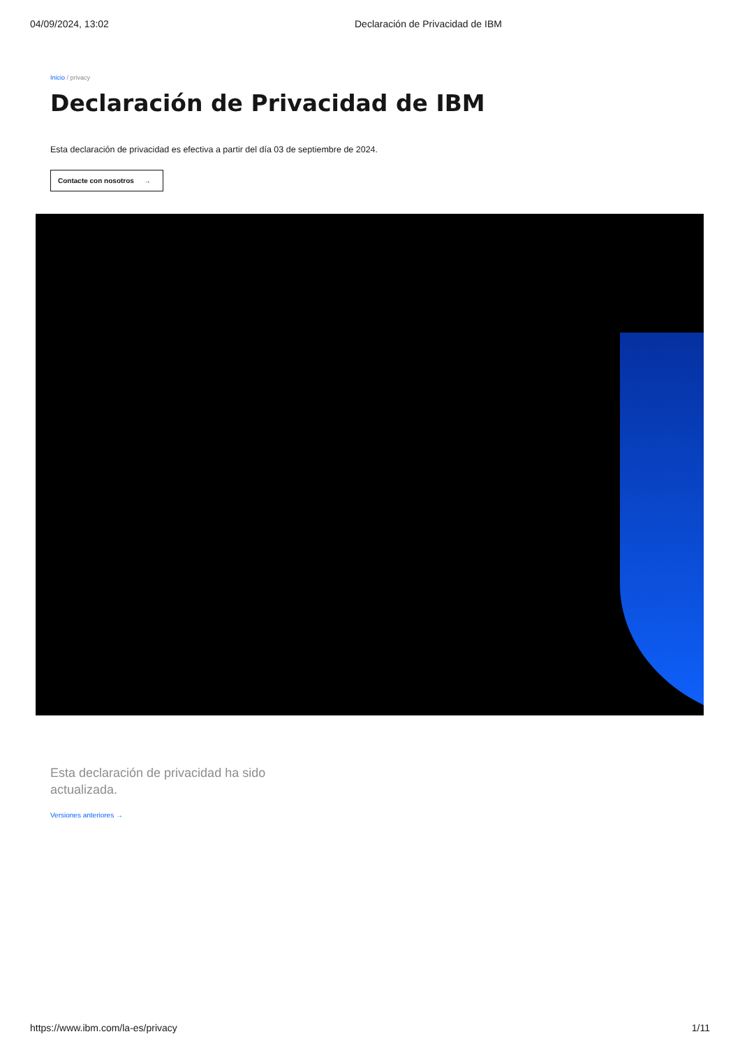04/09/2024, 13:02 Declaración de Privacidad de IBM
Inicio / privacy
Declaración de Privacidad de IBM
Esta declaración de privacidad es efectiva a partir del día 03 de septiembre de 2024.
Contacte con nosotros →
Esta declaración de privacidad ha sido actualizada.
Versiones anteriores →
https://www.ibm.com/la-es/privacy
1/11